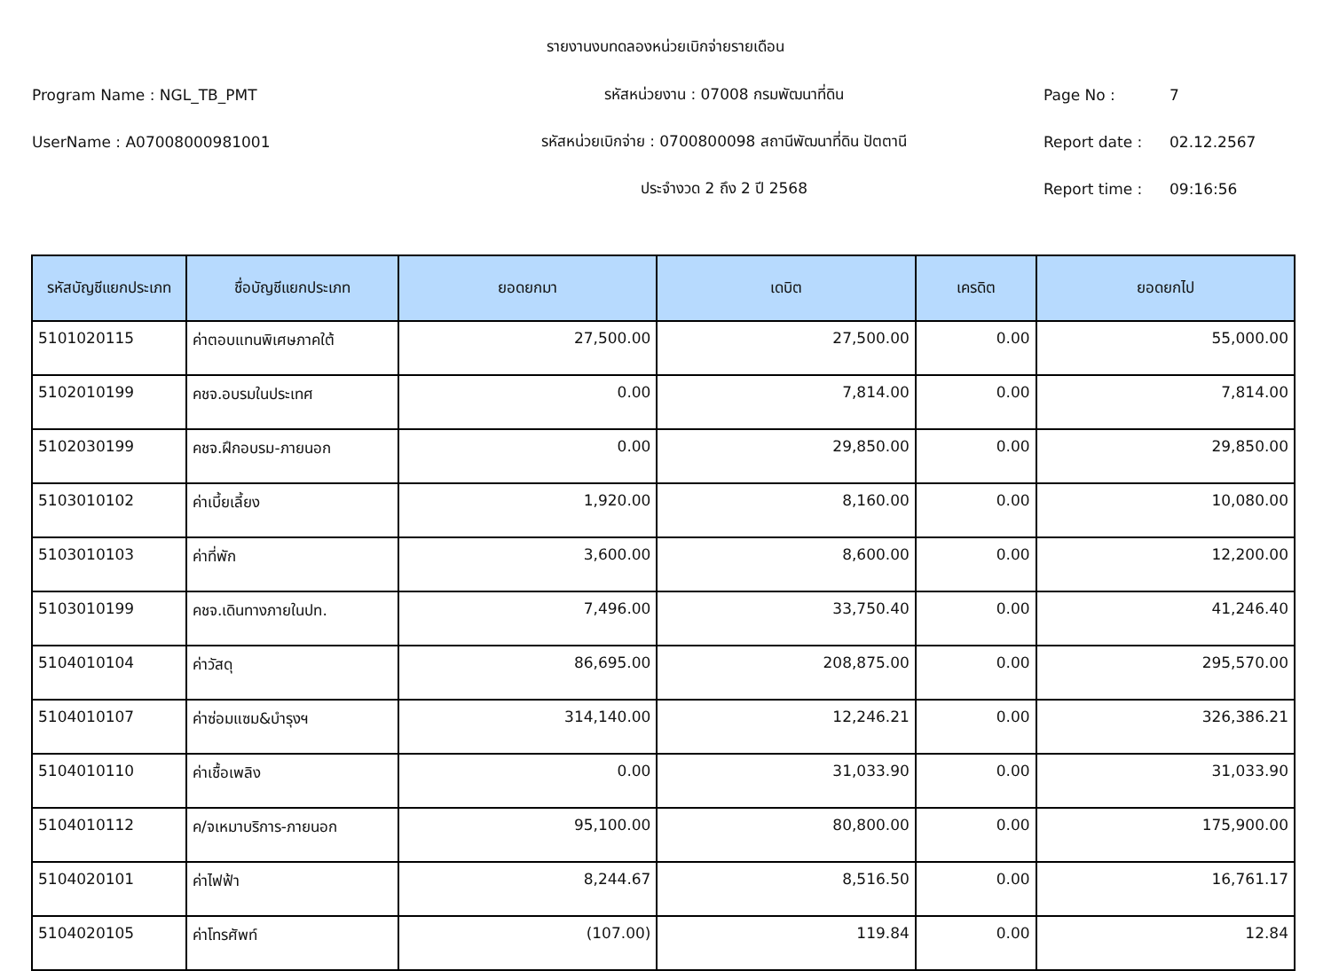รายงานงบทดลองหน่วยเบิกจ่ายรายเดือน
Program Name : NGL_TB_PMT รหัสหน่วยงาน : 07008 กรมพัฒนาที่ดิน Page No : 7
UserName : A07008000981001 รหัสหน่วยเบิกจ่าย : 0700800098 สถานีพัฒนาที่ดิน ปัตตานี Report date : 02.12.2567
ประจำงวด 2 ถึง 2 ปี 2568 Report time : 09:16:56
| รหัสบัญชีแยกประเภท | ชื่อบัญชีแยกประเภท | ยอดยกมา | เดบิต | เครดิต | ยอดยกไป |
| --- | --- | --- | --- | --- | --- |
| 5101020115 | ค่าตอบแทนพิเศษภาคใต้ | 27,500.00 | 27,500.00 | 0.00 | 55,000.00 |
| 5102010199 | คชจ.อบรมในประเทศ | 0.00 | 7,814.00 | 0.00 | 7,814.00 |
| 5102030199 | คชจ.ฝึกอบรม-ภายนอก | 0.00 | 29,850.00 | 0.00 | 29,850.00 |
| 5103010102 | ค่าเบี้ยเลี้ยง | 1,920.00 | 8,160.00 | 0.00 | 10,080.00 |
| 5103010103 | ค่าที่พัก | 3,600.00 | 8,600.00 | 0.00 | 12,200.00 |
| 5103010199 | คชจ.เดินทางภายในปท. | 7,496.00 | 33,750.40 | 0.00 | 41,246.40 |
| 5104010104 | ค่าวัสดุ | 86,695.00 | 208,875.00 | 0.00 | 295,570.00 |
| 5104010107 | ค่าซ่อมแซม&บำรุงฯ | 314,140.00 | 12,246.21 | 0.00 | 326,386.21 |
| 5104010110 | ค่าเชื้อเพลิง | 0.00 | 31,033.90 | 0.00 | 31,033.90 |
| 5104010112 | ค/จเหมาบริการ-ภายนอก | 95,100.00 | 80,800.00 | 0.00 | 175,900.00 |
| 5104020101 | ค่าไฟฟ้า | 8,244.67 | 8,516.50 | 0.00 | 16,761.17 |
| 5104020105 | ค่าโทรศัพท์ | (107.00) | 119.84 | 0.00 | 12.84 |